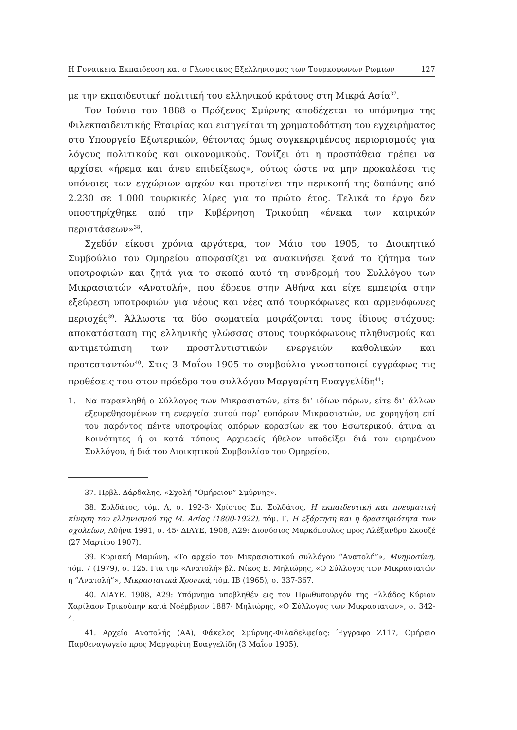Η Γυναικεια Εκπαιδευση και ο Γλωσσικος Εξελληνισμος των Τουρκοφωνων Ρωμιων 127
με την εκπαιδευτική πολιτική του ελληνικού κράτους στη Μικρά Ασία<sup>37</sup>.
Τον Ιούνιο του 1888 ο Πρόξενος Σμύρνης αποδέχεται το υπόμνημα της Φιλεκπαιδευτικής Εταιρίας και εισηγείται τη χρηματοδότηση του εγχειρήματος στο Υπουργείο Εξωτερικών, θέτοντας όμως συγκεκριμένους περιορισμούς για λόγους πολιτικούς και οικονομικούς. Τονίζει ότι η προσπάθεια πρέπει να αρχίσει «ήρεμα και άνευ επιδείξεως», ούτως ώστε να μην προκαλέσει τις υπόνοιες των εγχώριων αρχών και προτείνει την περικοπή της δαπάνης από 2.230 σε 1.000 τουρκικές λίρες για το πρώτο έτος. Τελικά το έργο δεν υποστηρίχθηκε από την Κυβέρνηση Τρικούπη «ένεκα των καιρικών περιστάσεων»<sup>38</sup>.
Σχεδόν είκοσι χρόνια αργότερα, τον Μάιο του 1905, το Διοικητικό Συμβούλιο του Ομηρείου αποφασίζει να ανακινήσει ξανά το ζήτημα των υποτροφιών και ζητά για το σκοπό αυτό τη συνδρομή του Συλλόγου των Μικρασιατών «Ανατολή», που έδρευε στην Αθήνα και είχε εμπειρία στην εξεύρεση υποτροφιών για νέους και νέες από τουρκόφωνες και αρμενόφωνες περιοχές<sup>39</sup>. Άλλωστε τα δύο σωματεία μοιράζονται τους ίδιους στόχους: αποκατάσταση της ελληνικής γλώσσας στους τουρκόφωνους πληθυσμούς και αντιμετώπιση των προσηλυτιστικών ενεργειών καθολικών και προτεσταντών<sup>40</sup>. Στις 3 Μαΐου 1905 το συμβούλιο γνωστοποιεί εγγράφως τις προθέσεις του στον πρόεδρο του συλλόγου Μαργαρίτη Ευαγγελίδη<sup>41</sup>:
1. Να παρακληθή ο Σύλλογος των Μικρασιατών, είτε δι’ ιδίων πόρων, είτε δι’ άλλων εξευρεθησομένων τη ενεργεία αυτού παρ’ ευπόρων Μικρασιατών, να χορηγήση επί του παρόντος πέντε υποτροφίας απόρων κορασίων εκ του Εσωτερικού, άτινα αι Κοινότητες ή οι κατά τόπους Αρχιερείς ήθελον υποδείξει διά του ειρημένου Συλλόγου, ή διά του Διοικητικού Συμβουλίου του Ομηρείου.
37. Πρβλ. Δάρδαλης, «Σχολή “Ομήρειον” Σμύρνης».
38. Σολδάτος, τόμ. Α, σ. 192-3· Χρίστος Σπ. Σολδάτος, Η εκπαιδευτική και πνευματική κίνηση του ελληνισμού της Μ. Ασίας (1800-1922). τόμ. Γ. Η εξάρτηση και η δραστηριότητα των σχολείων, Αθήνα 1991, σ. 45· ΔΙΑΥΕ, 1908, Α29: Διονύσιος Μαρκόπουλος προς Αλέξανδρο Σκουζέ (27 Μαρτίου 1907).
39. Κυριακή Μαμώνη, «Το αρχείο του Μικρασιατικού συλλόγου “Ανατολή”», Μνημοσύνη, τόμ. 7 (1979), σ. 125. Για την «Ανατολή» βλ. Νίκος Ε. Μηλιώρης, «Ο Σύλλογος των Μικρασιατών η “Ανατολή”», Μικρασιατικά Χρονικά, τόμ. ΙΒ (1965), σ. 337-367.
40. ΔΙΑΥΕ, 1908, Α29: Υπόμνημα υποβληθέν εις τον Πρωθυπουργόν της Ελλάδος Κύριον Χαρίλαον Τρικούπην κατά Νοέμβριον 1887· Μηλιώρης, «Ο Σύλλογος των Μικρασιατών», σ. 342-4.
41. Αρχείο Ανατολής (ΑΑ), Φάκελος Σμύρνης-Φιλαδελφείας: Έγγραφο Ζ117, Ομήρειο Παρθεναγωγείο προς Μαργαρίτη Ευαγγελίδη (3 Μαΐου 1905).